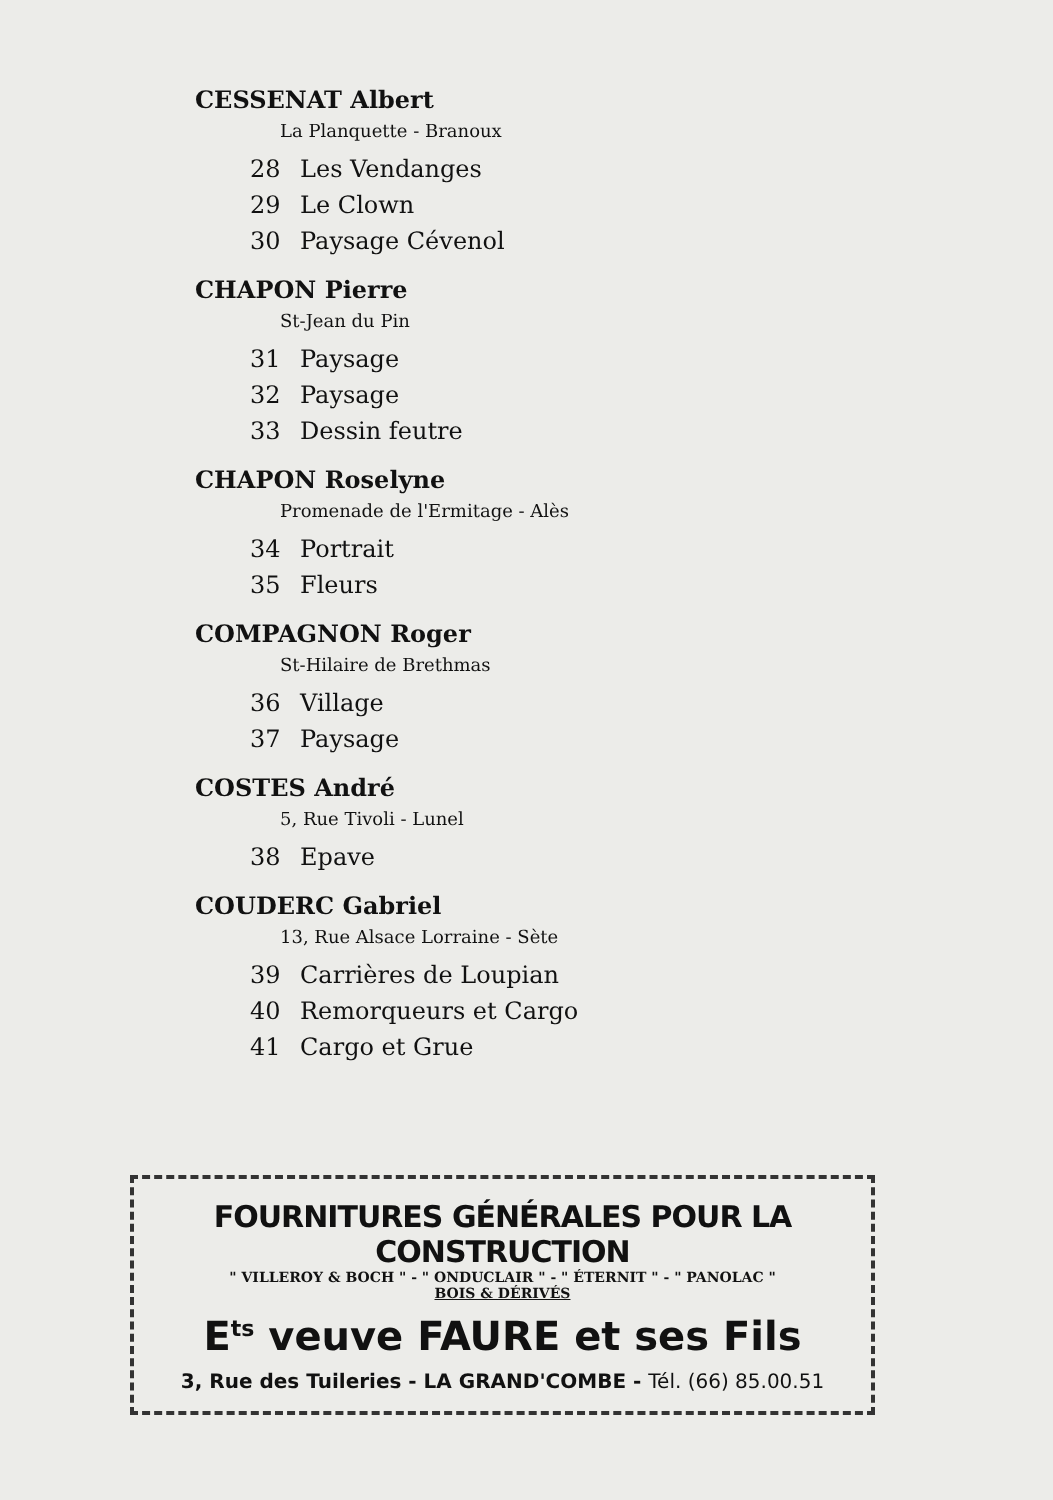CESSENAT Albert
La Planquette - Branoux
28 Les Vendanges
29 Le Clown
30 Paysage Cévenol
CHAPON Pierre
St-Jean du Pin
31 Paysage
32 Paysage
33 Dessin feutre
CHAPON Roselyne
Promenade de l'Ermitage - Alès
34 Portrait
35 Fleurs
COMPAGNON Roger
St-Hilaire de Brethmas
36 Village
37 Paysage
COSTES André
5, Rue Tivoli - Lunel
38 Epave
COUDERC Gabriel
13, Rue Alsace Lorraine - Sète
39 Carrières de Loupian
40 Remorqueurs et Cargo
41 Cargo et Grue
FOURNITURES GÉNÉRALES POUR LA CONSTRUCTION
" VILLEROY & BOCH " - " ONDUCLAIR " - " ÉTERNIT " - " PANOLAC "
BOIS & DÉRIVÉS
E<sup>ts</sup> veuve FAURE et ses Fils
3, Rue des Tuileries - LA GRAND'COMBE - Tél. (66) 85.00.51